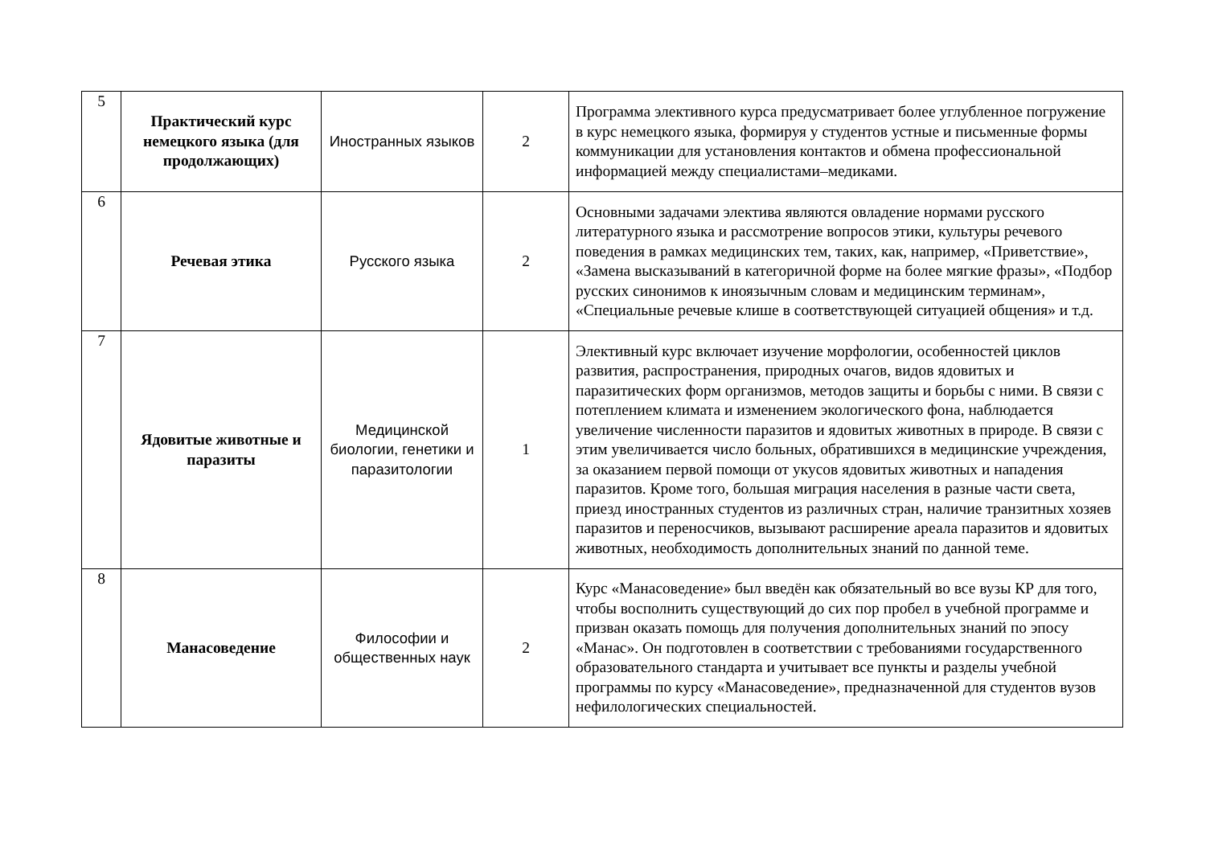| 5 | Практический курс немецкого языка (для продолжающих) | Иностранных языков | 2 | Программа элективного курса предусматривает более углубленное погружение в курс немецкого языка, формируя у студентов устные и письменные формы коммуникации для установления контактов и обмена профессиональной информацией между специалистами–медиками. |
| 6 | Речевая этика | Русского языка | 2 | Основными задачами электива являются овладение нормами русского литературного языка и рассмотрение вопросов этики, культуры речевого поведения в рамках медицинских тем, таких, как, например, «Приветствие», «Замена высказываний в категоричной форме на более мягкие фразы», «Подбор русских синонимов к иноязычным словам и медицинским терминам», «Специальные речевые клише в соответствующей ситуацией общения» и т.д. |
| 7 | Ядовитые животные и паразиты | Медицинской биологии, генетики и паразитологии | 1 | Элективный курс включает изучение морфологии, особенностей циклов развития, распространения, природных очагов, видов ядовитых и паразитических форм организмов, методов защиты и борьбы с ними. В связи с потеплением климата и изменением экологического фона, наблюдается увеличение численности паразитов и ядовитых животных в природе. В связи с этим увеличивается число больных, обратившихся в медицинские учреждения, за оказанием первой помощи от укусов ядовитых животных и нападения паразитов. Кроме того, большая миграция населения в разные части света, приезд иностранных студентов из различных стран, наличие транзитных хозяев паразитов и переносчиков, вызывают расширение ареала паразитов и ядовитых животных, необходимость дополнительных знаний по данной теме. |
| 8 | Манасоведение | Философии и общественных наук | 2 | Курс «Манасоведение» был введён как обязательный во все вузы КР для того, чтобы восполнить существующий до сих пор пробел в учебной программе и призван оказать помощь для получения дополнительных знаний по эпосу «Манас». Он подготовлен в соответствии с требованиями государственного образовательного стандарта и учитывает все пункты и разделы учебной программы по курсу «Манасоведение», предназначенной для студентов вузов нефилологических специальностей. |